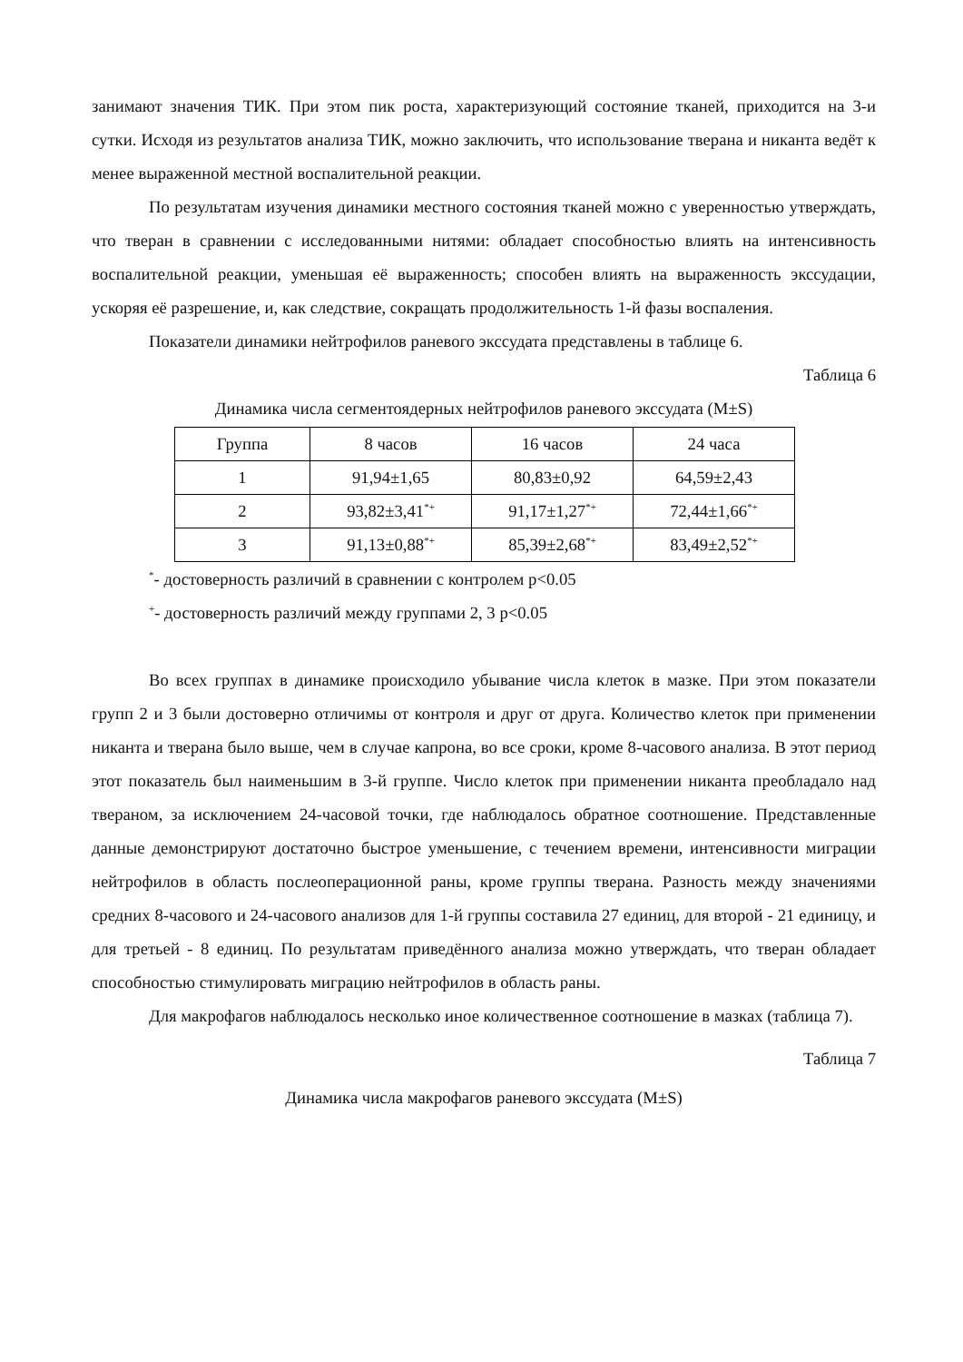занимают значения ТИК. При этом пик роста, характеризующий состояние тканей, приходится на 3-и сутки. Исходя из результатов анализа ТИК, можно заключить, что использование тверана и никанта ведёт к менее выраженной местной воспалительной реакции.
По результатам изучения динамики местного состояния тканей можно с уверенностью утверждать, что тверан в сравнении с исследованными нитями: обладает способностью влиять на интенсивность воспалительной реакции, уменьшая её выраженность; способен влиять на выраженность экссудации, ускоряя её разрешение, и, как следствие, сокращать продолжительность 1-й фазы воспаления.
Показатели динамики нейтрофилов раневого экссудата представлены в таблице 6.
Таблица 6
Динамика числа сегментоядерных нейтрофилов раневого экссудата (M±S)
| Группа | 8 часов | 16 часов | 24 часа |
| 1 | 91,94±1,65 | 80,83±0,92 | 64,59±2,43 |
| 2 | 93,82±3,41<sup>*+</sup> | 91,17±1,27<sup>*+</sup> | 72,44±1,66<sup>*+</sup> |
| 3 | 91,13±0,88<sup>*+</sup> | 85,39±2,68<sup>*+</sup> | 83,49±2,52<sup>*+</sup> |
<sup>*</sup>- достоверность различий в сравнении с контролем р<0.05
<sup>+</sup>- достоверность различий между группами 2, 3 р<0.05
Во всех группах в динамике происходило убывание числа клеток в мазке. При этом показатели групп 2 и 3 были достоверно отличимы от контроля и друг от друга. Количество клеток при применении никанта и тверана было выше, чем в случае капрона, во все сроки, кроме 8-часового анализа. В этот период этот показатель был наименьшим в 3-й группе. Число клеток при применении никанта преобладало над твераном, за исключением 24-часовой точки, где наблюдалось обратное соотношение. Представленные данные демонстрируют достаточно быстрое уменьшение, с течением времени, интенсивности миграции нейтрофилов в область послеоперационной раны, кроме группы тверана. Разность между значениями средних 8-часового и 24-часового анализов для 1-й группы составила 27 единиц, для второй - 21 единицу, и для третьей - 8 единиц. По результатам приведённого анализа можно утверждать, что тверан обладает способностью стимулировать миграцию нейтрофилов в область раны.
Для макрофагов наблюдалось несколько иное количественное соотношение в мазках (таблица 7).
Таблица 7
Динамика числа макрофагов раневого экссудата (M±S)